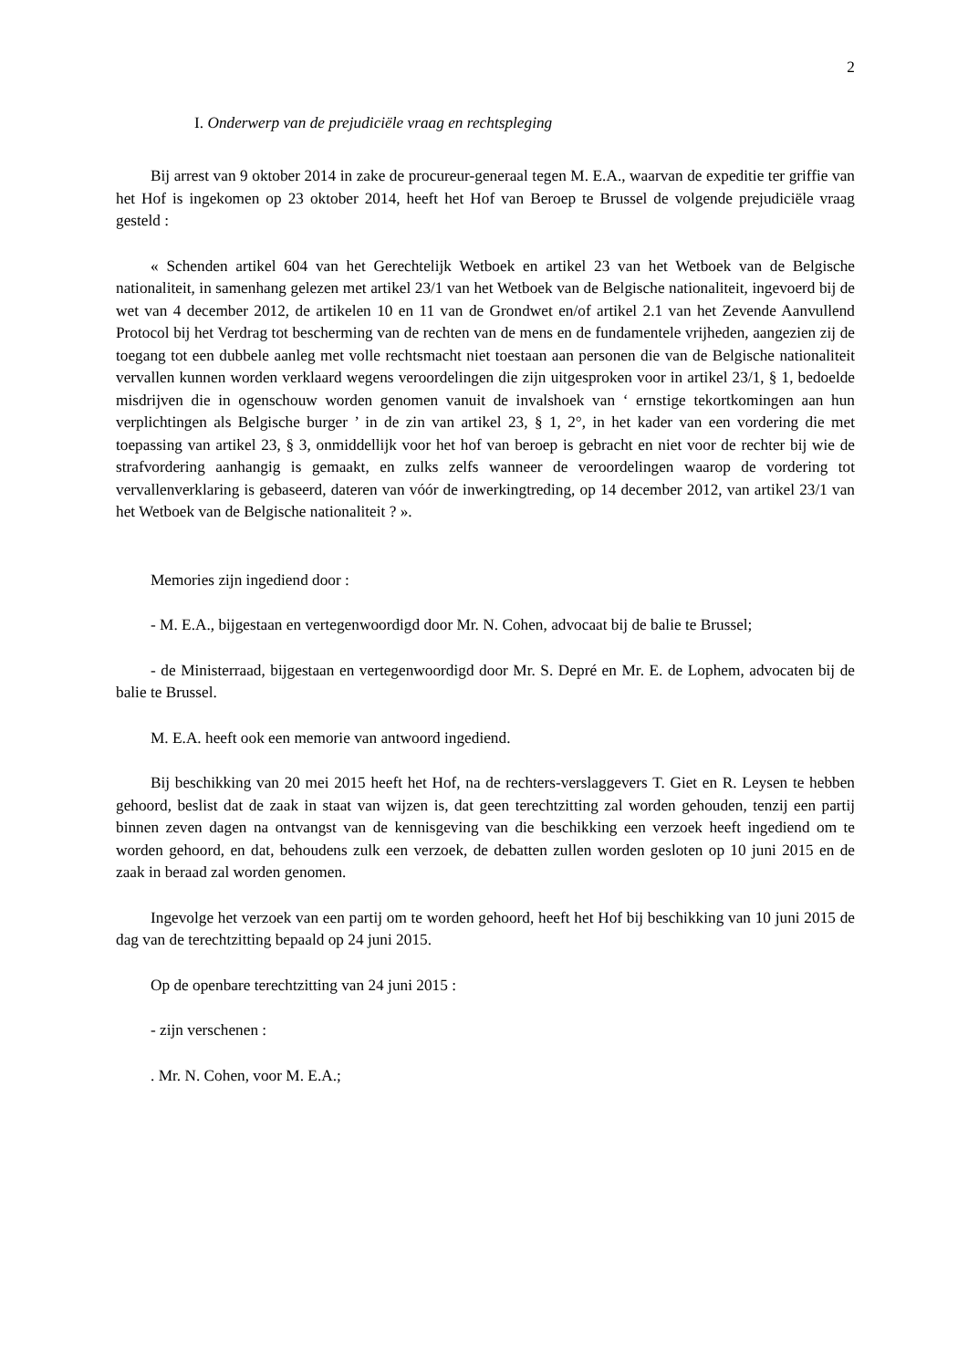2
I. Onderwerp van de prejudiciële vraag en rechtspleging
Bij arrest van 9 oktober 2014 in zake de procureur-generaal tegen M. E.A., waarvan de expeditie ter griffie van het Hof is ingekomen op 23 oktober 2014, heeft het Hof van Beroep te Brussel de volgende prejudiciële vraag gesteld :
« Schenden artikel 604 van het Gerechtelijk Wetboek en artikel 23 van het Wetboek van de Belgische nationaliteit, in samenhang gelezen met artikel 23/1 van het Wetboek van de Belgische nationaliteit, ingevoerd bij de wet van 4 december 2012, de artikelen 10 en 11 van de Grondwet en/of artikel 2.1 van het Zevende Aanvullend Protocol bij het Verdrag tot bescherming van de rechten van de mens en de fundamentele vrijheden, aangezien zij de toegang tot een dubbele aanleg met volle rechtsmacht niet toestaan aan personen die van de Belgische nationaliteit vervallen kunnen worden verklaard wegens veroordelingen die zijn uitgesproken voor in artikel 23/1, § 1, bedoelde misdrijven die in ogenschouw worden genomen vanuit de invalshoek van ‘ ernstige tekortkomingen aan hun verplichtingen als Belgische burger ’ in de zin van artikel 23, § 1, 2°, in het kader van een vordering die met toepassing van artikel 23, § 3, onmiddellijk voor het hof van beroep is gebracht en niet voor de rechter bij wie de strafvordering aanhangig is gemaakt, en zulks zelfs wanneer de veroordelingen waarop de vordering tot vervallenverklaring is gebaseerd, dateren van vóór de inwerkingtreding, op 14 december 2012, van artikel 23/1 van het Wetboek van de Belgische nationaliteit ? ».
Memories zijn ingediend door :
- M. E.A., bijgestaan en vertegenwoordigd door Mr. N. Cohen, advocaat bij de balie te Brussel;
- de Ministerraad, bijgestaan en vertegenwoordigd door Mr. S. Depré en Mr. E. de Lophem, advocaten bij de balie te Brussel.
M. E.A. heeft ook een memorie van antwoord ingediend.
Bij beschikking van 20 mei 2015 heeft het Hof, na de rechters-verslaggevers T. Giet en R. Leysen te hebben gehoord, beslist dat de zaak in staat van wijzen is, dat geen terechtzitting zal worden gehouden, tenzij een partij binnen zeven dagen na ontvangst van de kennisgeving van die beschikking een verzoek heeft ingediend om te worden gehoord, en dat, behoudens zulk een verzoek, de debatten zullen worden gesloten op 10 juni 2015 en de zaak in beraad zal worden genomen.
Ingevolge het verzoek van een partij om te worden gehoord, heeft het Hof bij beschikking van 10 juni 2015 de dag van de terechtzitting bepaald op 24 juni 2015.
Op de openbare terechtzitting van 24 juni 2015 :
- zijn verschenen :
. Mr. N. Cohen, voor M. E.A.;